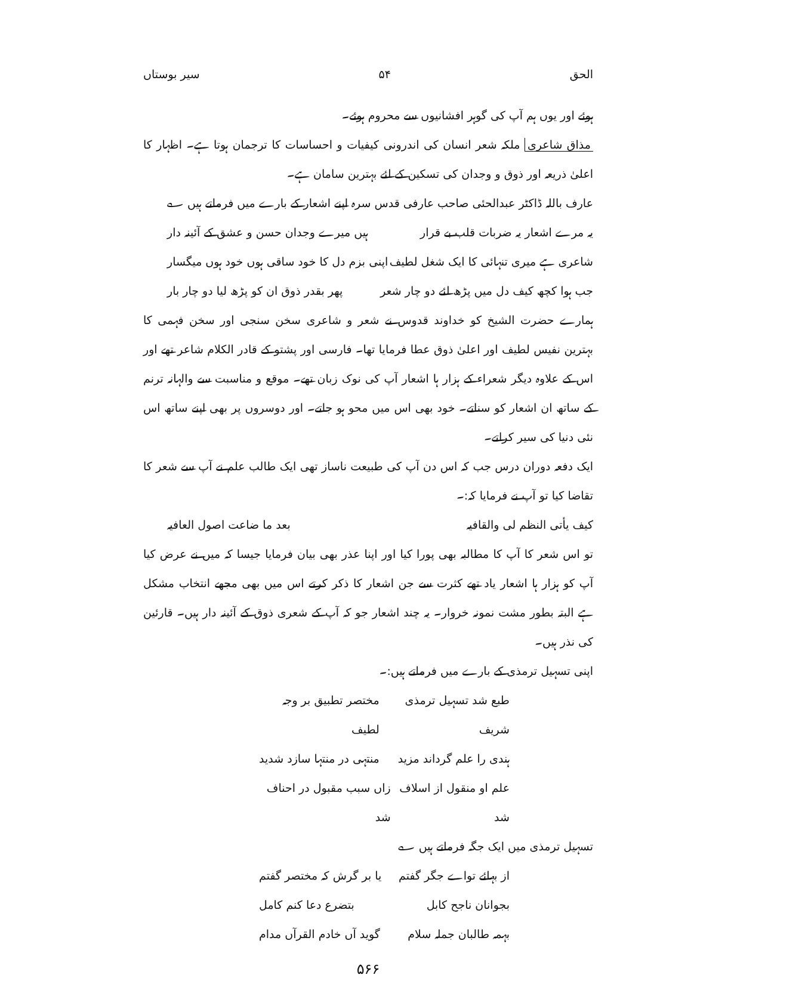الحق ۵۴ سیر بوستاں
ہوئے اور یوں ہم آپ کی گوہر افشانیوں سے محروم ہوئے۔
مذاق شاعری ملکہ شعر انسان کی اندرونی کیفیات و احساسات کا ترجمان ہوتا ہے۔ اظہار کا اعلیٰ ذریعہ اور ذوق و وجدان کی تسکین کے لئے بہترین سامان ہے۔
عارف باللہ ڈاکٹر عبدالحئی صاحب عارفی قدس سرہ اپنے اشعار کے بارے میں فرماتے ہیں ؎
یہ مرے اشعار یہ ضربات قلب بے قرار ہیں میرے وجدان حسن و عشق کے آئینہ دار
شاعری ہے میری تنہائی کا ایک شغل لطیف اپنی بزم دل کا خود ساقی ہوں خود ہوں میگسار
جب ہوا کچھ کیف دل میں پڑھ لئے دو چار شعر پھر بقدر ذوق ان کو پڑھ لیا دو چار بار
ہمارے حضرت الشیخ کو خداوند قدوس نے شعر و شاعری سخن سنجی اور سخن فہمی کا بہترین نفیس لطیف اور اعلیٰ ذوق عطا فرمایا تھا۔ فارسی اور پشتو کے قادر الکلام شاعر تھے اور اس کے علاوہ دیگر شعراء کے ہزار ہا اشعار آپ کی نوک زبان تھے۔ موقع و مناسبت سے والہانہ ترنم کے ساتھ ان اشعار کو سناتے۔ خود بھی اس میں محو ہو جاتے۔ اور دوسروں پر بھی اپنے ساتھ اس نئی دنیا کی سیر کراتے۔
ایک دفعہ دوران درس جب کہ اس دن آپ کی طبیعت ناساز تھی ایک طالب علم نے آپ سے شعر کا تقاضا کیا تو آپ نے فرمایا کہ:۔
کیف یأتی النظم لی والقافیہ بعد ما ضاعت اصول العافیہ
تو اس شعر کا آپ کا مطالبہ بھی پورا کیا اور اپنا عذر بھی بیان فرمایا جیسا کہ میں نے عرض کیا آپ کو ہزار ہا اشعار یاد تھے کثرت سے جن اشعار کا ذکر کرتے اس میں بھی مجھے انتخاب مشکل ہے البتہ بطور مشت نمونہ خروار۔ یہ چند اشعار جو کہ آپ کے شعری ذوق کے آئینہ دار ہیں۔ قارئین کی نذر ہیں۔
اپنی تسہیل ترمذی کے بارے میں فرماتے ہیں:۔
طبع شد تسہیل ترمذی شریف مختصر تطبیق بر وجہ لطیف
ہندی را علم گرداند مزید منتہی در منتہا سازد شدید
علم او منقول از اسلاف شد زاں سبب مقبول در احناف شد
تسہیل ترمذی میں ایک جگہ فرماتے ہیں ؎
از بہائے تواے جگر گفتم یا بر گرش کہ مختصر گفتم
بجوانان ناجح کابل بتضرع دعا کنم کامل
بہمہ طالبان جملہ سلام گوید آں خادم القرآں مدام
۵۶۶